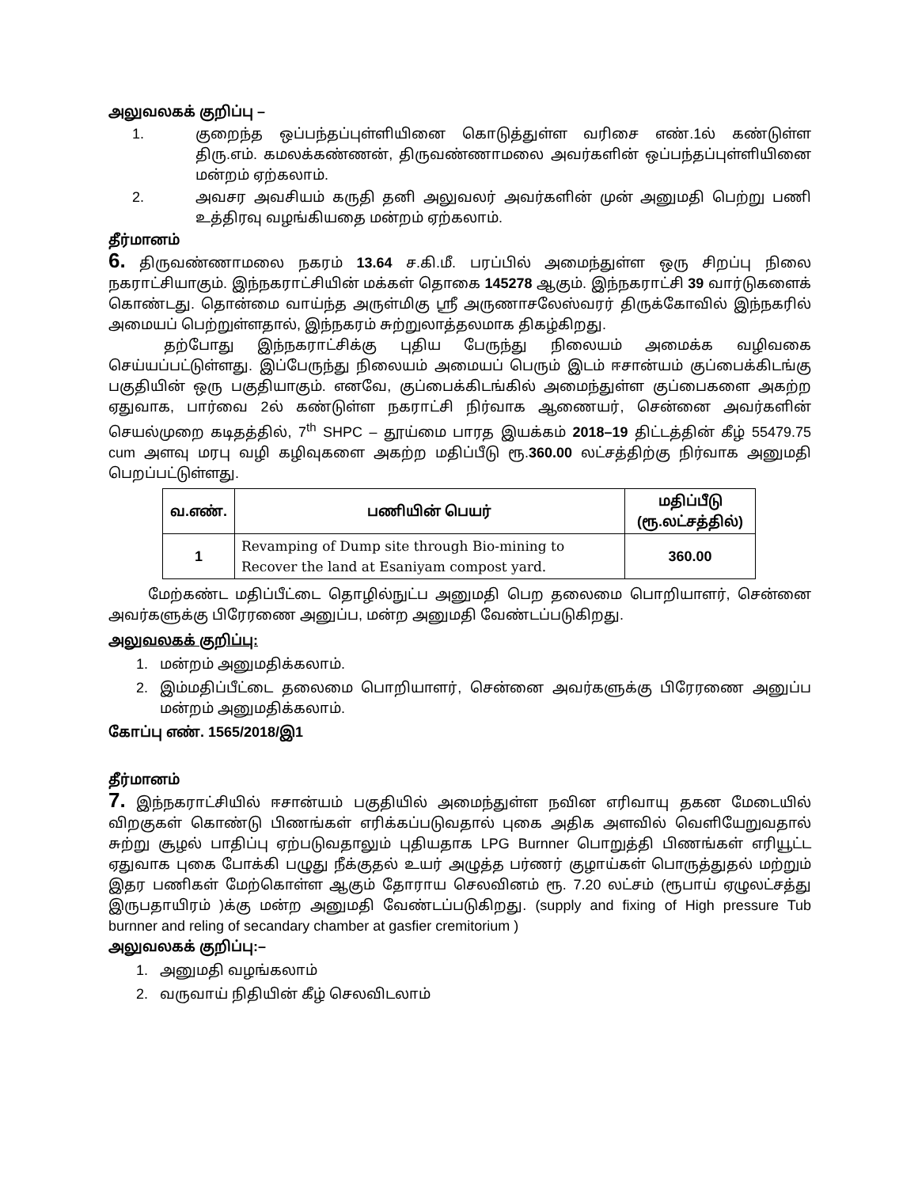அலுவலகக் குறிப்பு –
1. குறைந்த ஒப்பந்தப்புள்ளியினை கொடுத்துள்ள வரிசை எண்.1ல் கண்டுள்ள திரு.எம். கமலக்கண்ணன், திருவண்ணாமலை அவர்களின் ஒப்பந்தப்புள்ளியினை மன்றம் ஏற்கலாம்.
2. அவசர அவசியம் கருதி தனி அலுவலர் அவர்களின் முன் அனுமதி பெற்று பணி உத்திரவு வழங்கியதை மன்றம் ஏற்கலாம்.
தீர்மானம்
6. திருவண்ணாமலை நகரம் 13.64 ச.கி.மீ. பரப்பில் அமைந்துள்ள ஒரு சிறப்பு நிலை நகராட்சியாகும். இந்நகராட்சியின் மக்கள் தொகை 145278 ஆகும். இந்நகராட்சி 39 வார்டுகளைக் கொண்டது. தொன்மை வாய்ந்த அருள்மிகு ஸ்ரீ அருணாசலேஸ்வரர் திருக்கோவில் இந்நகரில் அமையப் பெற்றுள்ளதால், இந்நகரம் சுற்றுலாத்தலமாக திகழ்கிறது.
தற்போது இந்நகராட்சிக்கு புதிய பேருந்து நிலையம் அமைக்க வழிவகை செய்யப்பட்டுள்ளது. இப்பேருந்து நிலையம் அமையப் பெரும் இடம் ஈசான்யம் குப்பைக்கிடங்கு பகுதியின் ஒரு பகுதியாகும். எனவே, குப்பைக்கிடங்கில் அமைந்துள்ள குப்பைகளை அகற்ற ஏதுவாக, பார்வை 2ல் கண்டுள்ள நகராட்சி நிர்வாக ஆணையர், சென்னை அவர்களின் செயல்முறை கடிதத்தில், 7<sup>th</sup> SHPC – தூய்மை பாரத இயக்கம் 2018–19 திட்டத்தின் கீழ் 55479.75 cum அளவு மரபு வழி கழிவுகளை அகற்ற மதிப்பீடு ரூ.360.00 லட்சத்திற்கு நிர்வாக அனுமதி பெறப்பட்டுள்ளது.
| வ.எண். | பணியின் பெயர் | மதிப்பீடு (ரூ.லட்சத்தில்) |
| --- | --- | --- |
| 1 | Revamping of Dump site through Bio-mining to Recover the land at Esaniyam compost yard. | 360.00 |
மேற்கண்ட மதிப்பீட்டை தொழில்நுட்ப அனுமதி பெற தலைமை பொறியாளர், சென்னை அவர்களுக்கு பிரேரணை அனுப்ப, மன்ற அனுமதி வேண்டப்படுகிறது.
அலுவலகக் குறிப்பு:
1. மன்றம் அனுமதிக்கலாம்.
2. இம்மதிப்பீட்டை தலைமை பொறியாளர், சென்னை அவர்களுக்கு பிரேரணை அனுப்ப மன்றம் அனுமதிக்கலாம்.
கோப்பு எண். 1565/2018/இ1
தீர்மானம்
7. இந்நகராட்சியில் ஈசான்யம் பகுதியில் அமைந்துள்ள நவின எரிவாயு தகன மேடையில் விறகுகள் கொண்டு பிணங்கள் எரிக்கப்படுவதால் புகை அதிக அளவில் வெளியேறுவதால் சுற்று சூழல் பாதிப்பு ஏற்படுவதாலும் புதியதாக LPG Burnner பொறுத்தி பிணங்கள் எரியூட்ட ஏதுவாக புகை போக்கி பழுது நீக்குதல் உயர் அழுத்த பர்ணர் குழாய்கள் பொருத்துதல் மற்றும் இதர பணிகள் மேற்கொள்ள ஆகும் தோராய செலவினம் ரூ. 7.20 லட்சம் (ரூபாய் ஏழுலட்சத்து இருபதாயிரம் )க்கு மன்ற அனுமதி வேண்டப்படுகிறது. (supply and fixing of High pressure Tub burnner and reling of secandary chamber at gasfier cremitorium )
அலுவலகக் குறிப்பு:–
1. அனுமதி வழங்கலாம்
2. வருவாய் நிதியின் கீழ் செலவிடலாம்